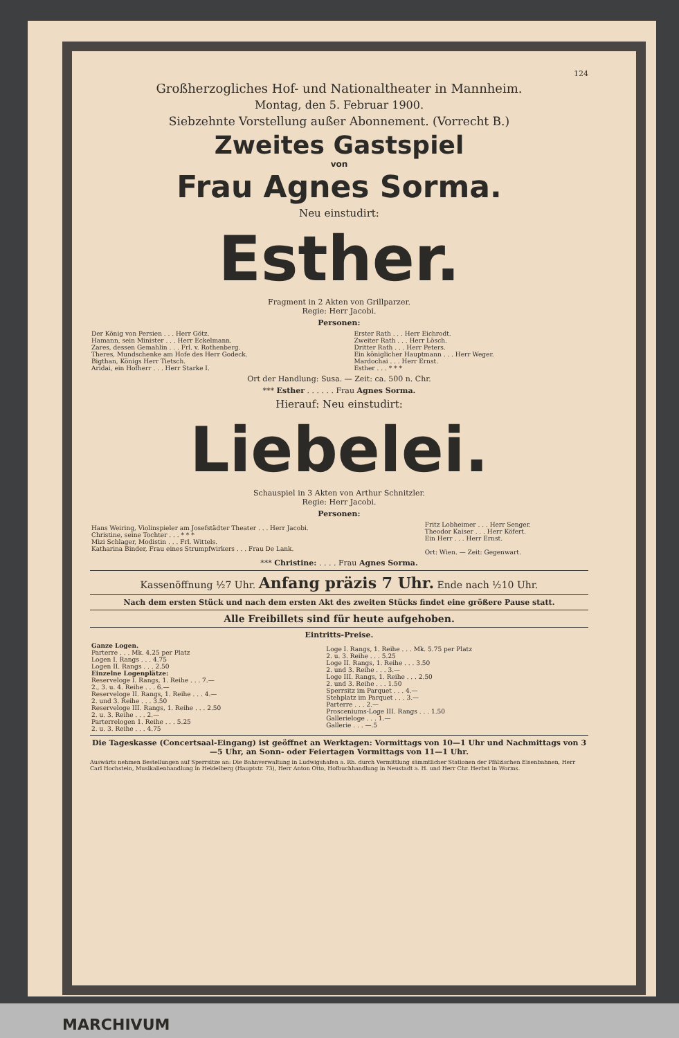124
Großherzogliches Hof- und Nationaltheater in Mannheim.
Montag, den 5. Februar 1900.
Siebzehnte Vorstellung außer Abonnement. (Vorrecht B.)
Zweites Gastspiel
von
Frau Agnes Sorma.
Neu einstudirt:
Esther.
Fragment in 2 Akten von Grillparzer.
Regie: Herr Jacobi.
Personen:
| Der König von Persien . . . Herr Götz. Hamann, sein Minister . . . Herr Eckelmann. Zares, dessen Gemahlin . . . Frl. v. Rothenberg. Theres, Mundschenke am Hofe des Herr Godeck. Bigthan, Königs Herr Tietsch. Aridai, ein Hofherr . . . Herr Starke I. | Erster Rath . . . Herr Eichrodt. Zweiter Rath . . . Herr Lösch. Dritter Rath . . . Herr Peters. Ein königlicher Hauptmann . . . Herr Weger. Mardochai . . . Herr Ernst. Esther . . . * * * |
Ort der Handlung: Susa. — Zeit: ca. 500 n. Chr.
*** Esther . . . . . . Frau Agnes Sorma.
Hierauf: Neu einstudirt:
Liebelei.
Schauspiel in 3 Akten von Arthur Schnitzler.
Regie: Herr Jacobi.
Personen:
| Hans Weiring, Violinspieler am Josefstädter Theater . . . Herr Jacobi. Christine, seine Tochter . . . * * * Mizi Schlager, Modistin . . . Frl. Wittels. Katharina Binder, Frau eines Strumpfwirkers . . . Frau De Lank. | Fritz Lobheimer . . . Herr Senger. Theodor Kaiser . . . Herr Köfert. Ein Herr . . . Herr Ernst. Ort: Wien. — Zeit: Gegenwart. |
*** Christine: . . . . Frau Agnes Sorma.
Kassenöffnung ½7 Uhr. Anfang präzis 7 Uhr. Ende nach ½10 Uhr.
Nach dem ersten Stück und nach dem ersten Akt des zweiten Stücks findet eine größere Pause statt.
Alle Freibillets sind für heute aufgehoben.
Eintritts-Preise.
| Ganze Logen. Parterre . . . Mk. 4.25 per Platz Logen I. Rangs . . . 4.75 Logen II. Rangs . . . 2.50 Einzelne Logenplätze: Reserveloge I. Rangs, 1. Reihe . . . 7.— 2., 3. u. 4. Reihe . . . 6.— Reserveloge II. Rangs, 1. Reihe . . . 4.— 2. und 3. Reihe . . . 3.50 Reserveloge III. Rangs, 1. Reihe . . . 2.50 2. u. 3. Reihe . . . 2.— Parterrelogen 1. Reihe . . . 5.25 2. u. 3. Reihe . . . 4.75 | Loge I. Rangs, 1. Reihe . . . Mk. 5.75 per Platz 2. u. 3. Reihe . . . 5.25 Loge II. Rangs, 1. Reihe . . . 3.50 2. und 3. Reihe . . . 3.— Loge III. Rangs, 1. Reihe . . . 2.50 2. und 3. Reihe . . . 1.50 Sperrsitz im Parquet . . . 4.— Stehplatz im Parquet . . . 3.— Parterre . . . 2.— Prosceniums-Loge III. Rangs . . . 1.50 Gallerieloge . . . 1.— Gallerie . . . —.5 |
Die Tageskasse (Concertsaal-Eingang) ist geöffnet an Werktagen: Vormittags von 10—1 Uhr und Nachmittags von 3—5 Uhr, an Sonn- oder Feiertagen Vormittags von 11—1 Uhr.
Auswärts nehmen Bestellungen auf Sperrsitze an: Die Bahnverwaltung in Ludwigshafen a. Rh. durch Vermittlung sämmtlicher Stationen der Pfälzischen Eisenbahnen, Herr Carl Hochstein, Musikalienhandlung in Heidelberg (Hauptstr. 73), Herr Anton Otto, Hofbuchhandlung in Neustadt a. H. und Herr Chr. Herbst in Worms.
MARCHIVUM